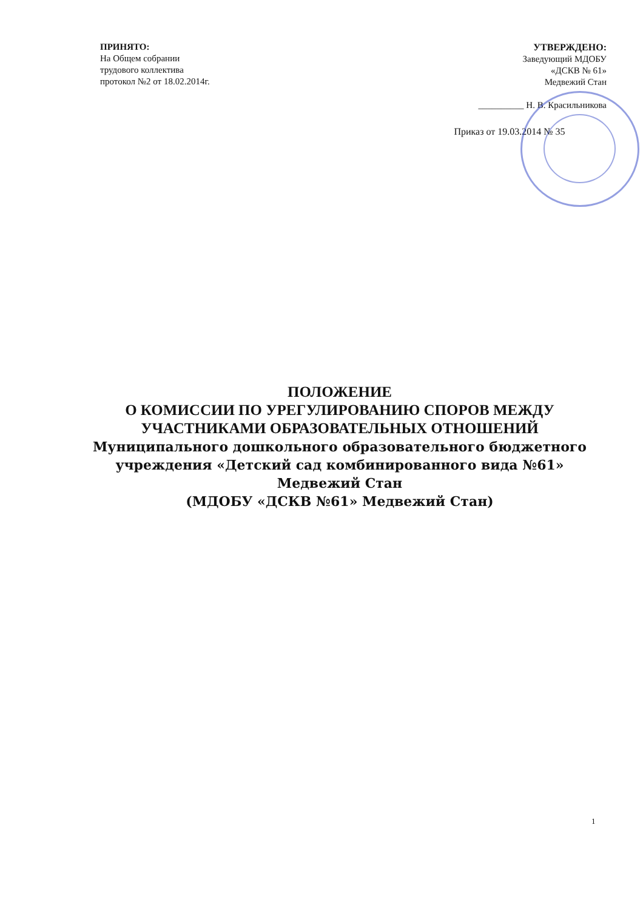ПРИНЯТО:
На Общем собрании
трудового коллектива
протокол №2 от 18.02.2014г.
УТВЕРЖДЕНО:
Заведующий МДОБУ
«ДСКВ № 61»
Медвежий Стан
__________ Н. В. Красильникова
Приказ от 19.03.2014 № 35
ПОЛОЖЕНИЕ
О КОМИССИИ ПО УРЕГУЛИРОВАНИЮ СПОРОВ МЕЖДУ
УЧАСТНИКАМИ ОБРАЗОВАТЕЛЬНЫХ ОТНОШЕНИЙ
Муниципального дошкольного образовательного бюджетного
учреждения «Детский сад комбинированного вида №61»
Медвежий Стан
(МДОБУ «ДСКВ №61» Медвежий Стан)
1